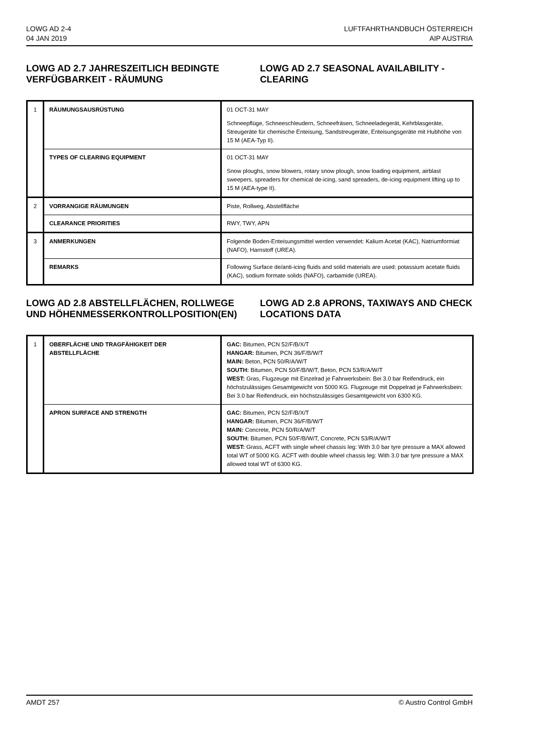LOWG AD 2-4
04 JAN 2019
LUFTFAHRTHANDBUCH ÖSTERREICH
AIP AUSTRIA
LOWG AD 2.7 JAHRESZEITLICH BEDINGTE VERFÜGBARKEIT - RÄUMUNG
LOWG AD 2.7 SEASONAL AVAILABILITY - CLEARING
| 1 | RÄUMUNGSAUSRÜSTUNG | 01 OCT-31 MAY Schneepflüge, Schneeschleudern, Schneefräsen, Schneeladegerät, Kehrblasgeräte, Streugeräte für chemische Enteisung, Sandstreugeräte, Enteisungsgeräte mit Hubhöhe von 15 M (AEA-Typ II). |
| | TYPES OF CLEARING EQUIPMENT | 01 OCT-31 MAY Snow ploughs, snow blowers, rotary snow plough, snow loading equipment, airblast sweepers, spreaders for chemical de-icing, sand spreaders, de-icing equipment lifting up to 15 M (AEA-type II). |
| 2 | VORRANGIGE RÄUMUNGEN | Piste, Rollweg, Abstellfläche |
| | CLEARANCE PRIORITIES | RWY, TWY, APN |
| 3 | ANMERKUNGEN | Folgende Boden-Enteisungsmittel werden verwendet: Kalium Acetat (KAC), Natriumformiat (NAFO), Harnstoff (UREA). |
| | REMARKS | Following Surface de/anti-icing fluids and solid materials are used: potassium acetate fluids (KAC), sodium formate solids (NAFO), carbamide (UREA). |
LOWG AD 2.8 ABSTELLFLÄCHEN, ROLLWEGE UND HÖHENMESSERKONTROLLPOSITION(EN)
LOWG AD 2.8 APRONS, TAXIWAYS AND CHECK LOCATIONS DATA
| 1 | OBERFLÄCHE UND TRAGFÄHIGKEIT DER ABSTELLFLÄCHE | GAC: Bitumen, PCN 52/F/B/X/T HANGAR: Bitumen, PCN 36/F/B/W/T MAIN: Beton, PCN 50/R/A/W/T SOUTH: Bitumen, PCN 50/F/B/W/T, Beton, PCN 53/R/A/W/T WEST: Gras, Flugzeuge mit Einzelrad je Fahrwerksbein: Bei 3.0 bar Reifendruck, ein höchstzulässiges Gesamtgewicht von 5000 KG. Flugzeuge mit Doppelrad je Fahrwerksbein: Bei 3.0 bar Reifendruck, ein höchstzulässiges Gesamtgewicht von 6300 KG. |
| | APRON SURFACE AND STRENGTH | GAC: Bitumen, PCN 52/F/B/X/T HANGAR: Bitumen, PCN 36/F/B/W/T MAIN: Concrete, PCN 50/R/A/W/T SOUTH: Bitumen, PCN 50/F/B/W/T, Concrete, PCN 53/R/A/W/T WEST: Grass, ACFT with single wheel chassis leg: With 3.0 bar tyre pressure a MAX allowed total WT of 5000 KG. ACFT with double wheel chassis leg: With 3.0 bar tyre pressure a MAX allowed total WT of 6300 KG. |
AMDT 257 © Austro Control GmbH